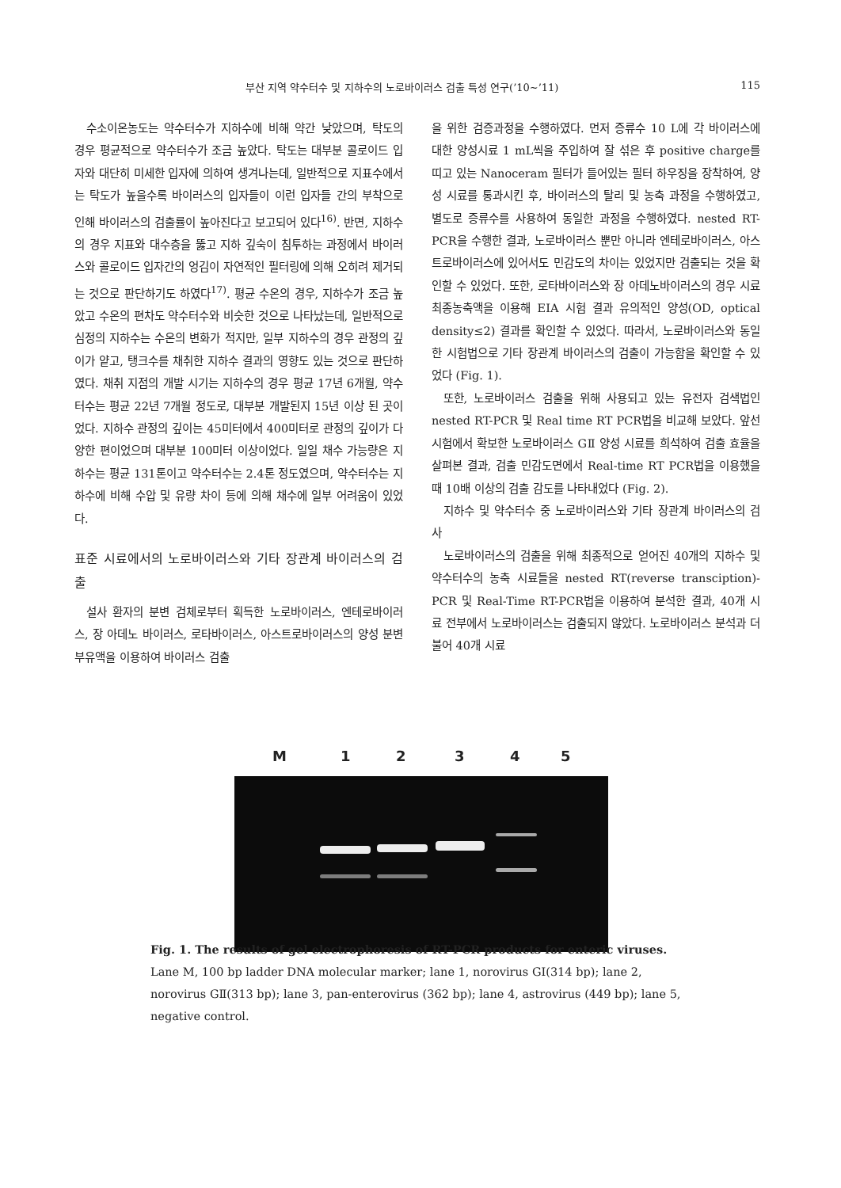부산 지역 약수터수 및 지하수의 노로바이러스 검출 특성 연구(’10~’11) 115
수소이온농도는 약수터수가 지하수에 비해 약간 낮았으며, 탁도의 경우 평균적으로 약수터수가 조금 높았다. 탁도는 대부분 콜로이드 입자와 대단히 미세한 입자에 의하여 생겨나는데, 일반적으로 지표수에서는 탁도가 높을수록 바이러스의 입자들이 이런 입자들 간의 부착으로 인해 바이러스의 검출률이 높아진다고 보고되어 있다<sup>16)</sup>. 반면, 지하수의 경우 지표와 대수층을 뚫고 지하 깊숙이 침투하는 과정에서 바이러스와 콜로이드 입자간의 엉김이 자연적인 필터링에 의해 오히려 제거되는 것으로 판단하기도 하였다<sup>17)</sup>. 평균 수온의 경우, 지하수가 조금 높았고 수온의 편차도 약수터수와 비슷한 것으로 나타났는데, 일반적으로 심정의 지하수는 수온의 변화가 적지만, 일부 지하수의 경우 관정의 깊이가 얕고, 탱크수를 채취한 지하수 결과의 영향도 있는 것으로 판단하였다. 채취 지점의 개발 시기는 지하수의 경우 평균 17년 6개월, 약수터수는 평균 22년 7개월 정도로, 대부분 개발된지 15년 이상 된 곳이었다. 지하수 관정의 깊이는 45미터에서 400미터로 관정의 깊이가 다양한 편이었으며 대부분 100미터 이상이었다. 일일 채수 가능량은 지하수는 평균 131톤이고 약수터수는 2.4톤 정도였으며, 약수터수는 지하수에 비해 수압 및 유량 차이 등에 의해 채수에 일부 어려움이 있었다.
표준 시료에서의 노로바이러스와 기타 장관계 바이러스의 검출
설사 환자의 분변 검체로부터 획득한 노로바이러스, 엔테로바이러스, 장 아데노 바이러스, 로타바이러스, 아스트로바이러스의 양성 분변 부유액을 이용하여 바이러스 검출
을 위한 검증과정을 수행하였다. 먼저 증류수 10 L에 각 바이러스에 대한 양성시료 1 mL씩을 주입하여 잘 섞은 후 positive charge를 띠고 있는 Nanoceram 필터가 들어있는 필터 하우징을 장착하여, 양성 시료를 통과시킨 후, 바이러스의 탈리 및 농축 과정을 수행하였고, 별도로 증류수를 사용하여 동일한 과정을 수행하였다. nested RT-PCR을 수행한 결과, 노로바이러스 뿐만 아니라 엔테로바이러스, 아스트로바이러스에 있어서도 민감도의 차이는 있었지만 검출되는 것을 확인할 수 있었다. 또한, 로타바이러스와 장 아데노바이러스의 경우 시료 최종농축액을 이용해 EIA 시험 결과 유의적인 양성(OD, optical density≤2) 결과를 확인할 수 있었다. 따라서, 노로바이러스와 동일한 시험법으로 기타 장관계 바이러스의 검출이 가능함을 확인할 수 있었다 (Fig. 1).
또한, 노로바이러스 검출을 위해 사용되고 있는 유전자 검색법인 nested RT-PCR 및 Real time RT PCR법을 비교해 보았다. 앞선 시험에서 확보한 노로바이러스 GⅡ 양성 시료를 희석하여 검출 효율을 살펴본 결과, 검출 민감도면에서 Real-time RT PCR법을 이용했을 때 10배 이상의 검출 감도를 나타내었다 (Fig. 2).
지하수 및 약수터수 중 노로바이러스와 기타 장관계 바이러스의 검사
노로바이러스의 검출을 위해 최종적으로 얻어진 40개의 지하수 및 약수터수의 농축 시료들을 nested RT(reverse transciption)-PCR 및 Real-Time RT-PCR법을 이용하여 분석한 결과, 40개 시료 전부에서 노로바이러스는 검출되지 않았다. 노로바이러스 분석과 더불어 40개 시료
M 1 2 3 4 5
Fig. 1. The results of gel electrophoresis of RT-PCR products for enteric viruses.
Lane M, 100 bp ladder DNA molecular marker; lane 1, norovirus GⅠ(314 bp); lane 2, norovirus GⅡ(313 bp); lane 3, pan-enterovirus (362 bp); lane 4, astrovirus (449 bp); lane 5, negative control.